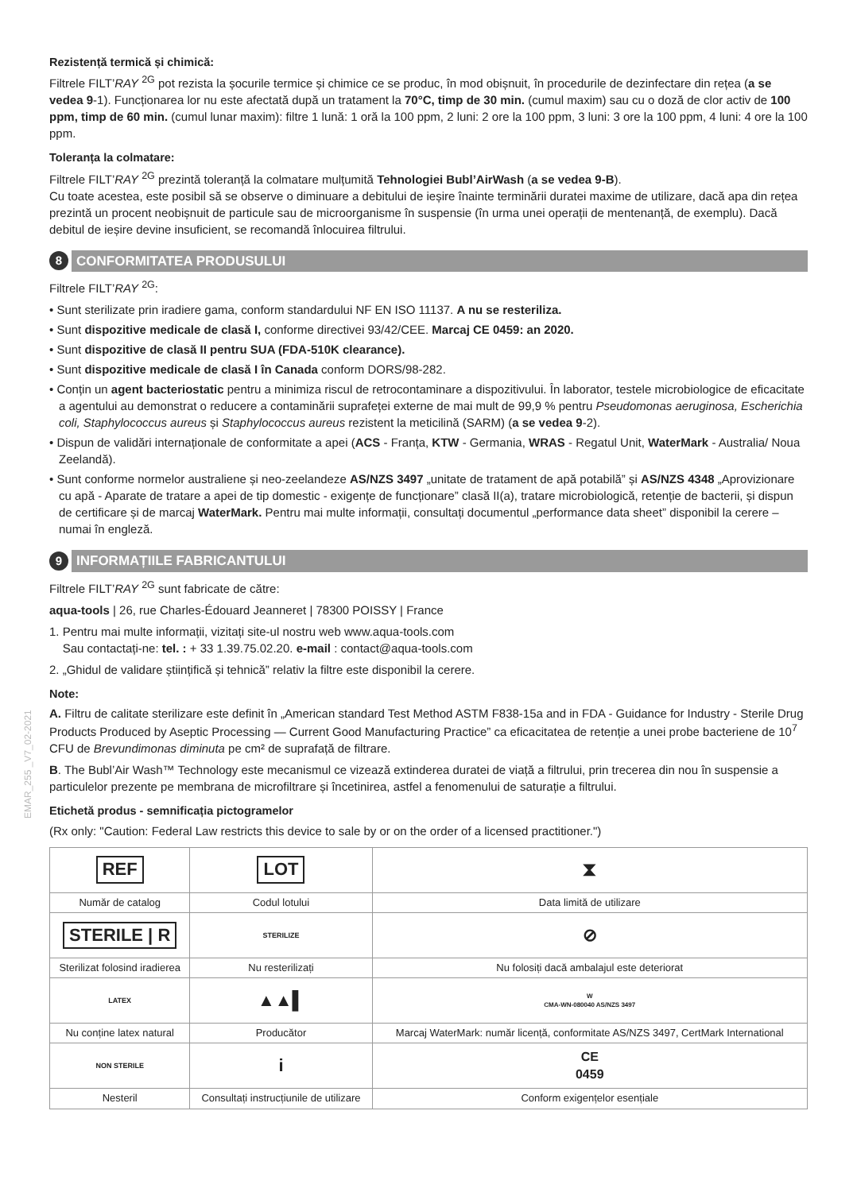Rezistență termică și chimică:
Filtrele FILT’RAY <sup>2G</sup> pot rezista la șocurile termice și chimice ce se produc, în mod obișnuit, în procedurile de dezinfectare din rețea (a se vedea 9-1). Funcționarea lor nu este afectată după un tratament la 70°C, timp de 30 min. (cumul maxim) sau cu o doză de clor activ de 100 ppm, timp de 60 min. (cumul lunar maxim): filtre 1 lună: 1 oră la 100 ppm, 2 luni: 2 ore la 100 ppm, 3 luni: 3 ore la 100 ppm, 4 luni: 4 ore la 100 ppm.
Toleranța la colmatare:
Filtrele FILT’RAY <sup>2G</sup> prezintă toleranță la colmatare mulțumită Tehnologiei Bubl’AirWash (a se vedea 9-B).
Cu toate acestea, este posibil să se observe o diminuare a debitului de ieșire înainte terminării duratei maxime de utilizare, dacă apa din rețea prezintă un procent neobișnuit de particule sau de microorganisme în suspensie (în urma unei operații de mentenanță, de exemplu). Dacă debitul de ieșire devine insuficient, se recomandă înlocuirea filtrului.
8 CONFORMITATEA PRODUSULUI
Filtrele FILT’RAY <sup>2G</sup>:
• Sunt sterilizate prin iradiere gama, conform standardului NF EN ISO 11137. A nu se resteriliza.
• Sunt dispozitive medicale de clasă I, conforme directivei 93/42/CEE. Marcaj CE 0459: an 2020.
• Sunt dispozitive de clasă II pentru SUA (FDA-510K clearance).
• Sunt dispozitive medicale de clasă I în Canada conform DORS/98-282.
• Conțin un agent bacteriostatic pentru a minimiza riscul de retrocontaminare a dispozitivului. În laborator, testele microbiologice de eficacitate a agentului au demonstrat o reducere a contaminării suprafeței externe de mai mult de 99,9 % pentru Pseudomonas aeruginosa, Escherichia coli, Staphylococcus aureus și Staphylococcus aureus rezistent la meticilină (SARM) (a se vedea 9-2).
• Dispun de validări internaționale de conformitate a apei (ACS - Franța, KTW - Germania, WRAS - Regatul Unit, WaterMark - Australia/ Noua Zeelandă).
• Sunt conforme normelor australiene și neo-zeelandeze AS/NZS 3497 „unitate de tratament de apă potabilă” și AS/NZS 4348 „Aprovizionare cu apă - Aparate de tratare a apei de tip domestic - exigențe de funcționare” clasă II(a), tratare microbiologică, retenție de bacterii, și dispun de certificare și de marcaj WaterMark. Pentru mai multe informații, consultați documentul „performance data sheet” disponibil la cerere – numai în engleză.
9 INFORMAȚIILE FABRICANTULUI
Filtrele FILT’RAY <sup>2G</sup> sunt fabricate de către:
aqua-tools | 26, rue Charles-Édouard Jeanneret | 78300 POISSY | France
1. Pentru mai multe informații, vizitați site-ul nostru web www.aqua-tools.com
Sau contactați-ne: tel. : + 33 1.39.75.02.20. e-mail : contact@aqua-tools.com
2. „Ghidul de validare științifică și tehnică” relativ la filtre este disponibil la cerere.
Note:
A. Filtru de calitate sterilizare este definit în „American standard Test Method ASTM F838-15a and in FDA - Guidance for Industry - Sterile Drug Products Produced by Aseptic Processing — Current Good Manufacturing Practice” ca eficacitatea de retenție a unei probe bacteriene de 10<sup>7</sup> CFU de Brevundimonas diminuta pe cm² de suprafață de filtrare.
B. The Bubl’Air Wash™ Technology este mecanismul ce vizează extinderea duratei de viață a filtrului, prin trecerea din nou în suspensie a particulelor prezente pe membrana de microfiltrare și încetinirea, astfel a fenomenului de saturație a filtrului.
Etichetă produs - semnificația pictogramelor
(Rx only: "Caution: Federal Law restricts this device to sale by or on the order of a licensed practitioner.")
| REF | LOT | ⧗ |
| Număr de catalog | Codul lotului | Data limită de utilizare |
| STERILE / R | STERILIZE | ⊘ |
| Sterilizat folosind iradierea | Nu resterilizați | Nu folosiți dacă ambalajul este deteriorat |
| LATEX | ▲▲▌ | W CMA-WN-080040 AS/NZS 3497 |
| Nu conține latex natural | Producător | Marcaj WaterMark: număr licență, conformitate AS/NZS 3497, CertMark International |
| NON STERILE | i | CE 0459 |
| Nesteril | Consultați instrucțiunile de utilizare | Conform exigențelor esențiale |
EMAR_255 _V7_02-2021